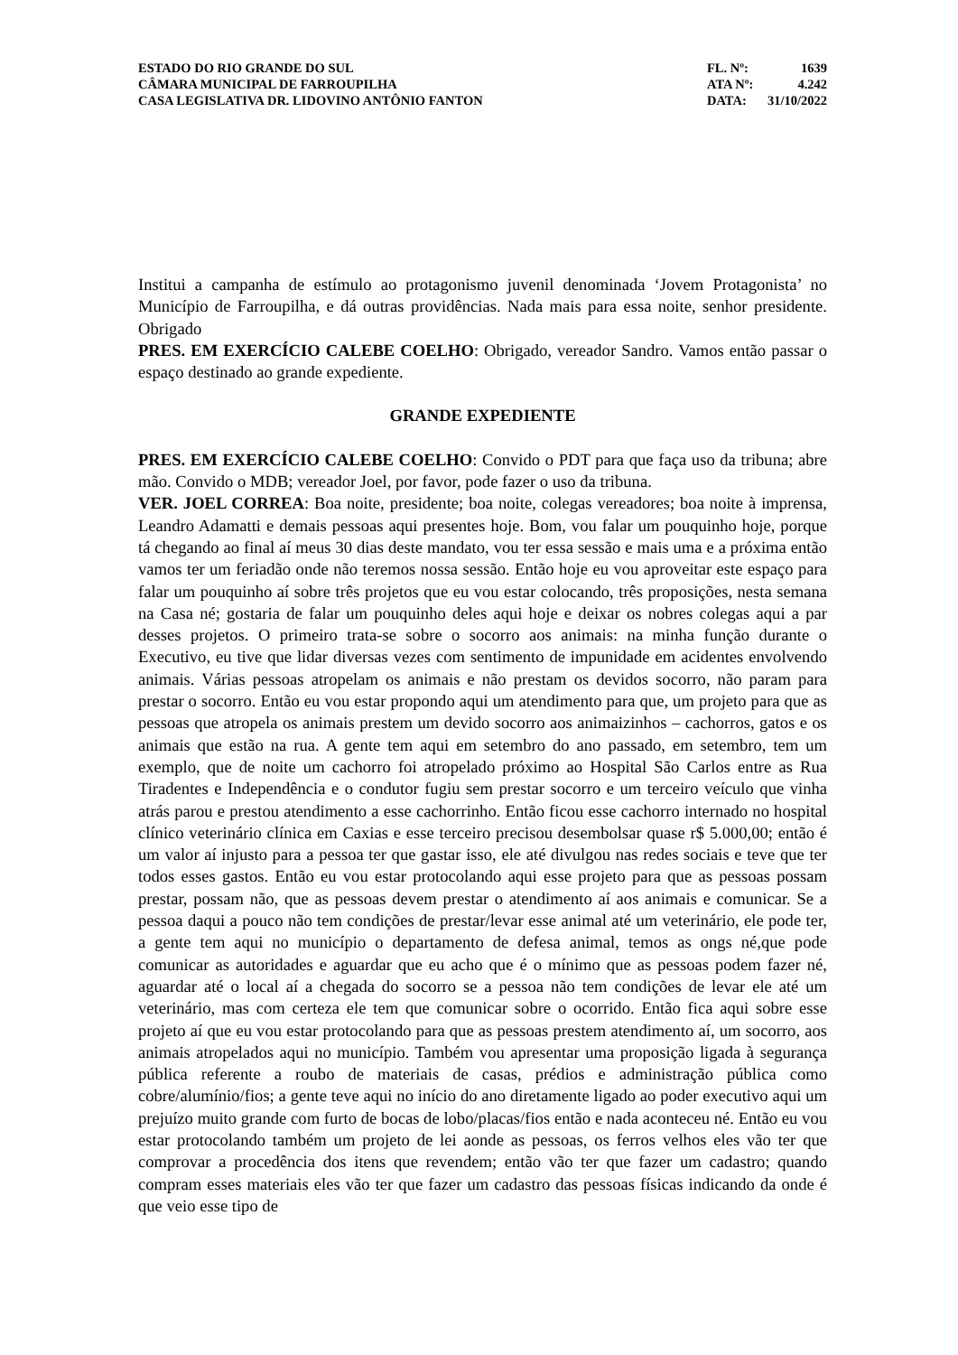ESTADO DO RIO GRANDE DO SUL
CÂMARA MUNICIPAL DE FARROUPILHA
CASA LEGISLATIVA DR. LIDOVINO ANTÔNIO FANTON
FL. Nº: 1639
ATA Nº: 4.242
DATA: 31/10/2022
Institui a campanha de estímulo ao protagonismo juvenil denominada ‘Jovem Protagonista’ no Município de Farroupilha, e dá outras providências. Nada mais para essa noite, senhor presidente. Obrigado
PRES. EM EXERCÍCIO CALEBE COELHO: Obrigado, vereador Sandro. Vamos então passar o espaço destinado ao grande expediente.
GRANDE EXPEDIENTE
PRES. EM EXERCÍCIO CALEBE COELHO: Convido o PDT para que faça uso da tribuna; abre mão. Convido o MDB; vereador Joel, por favor, pode fazer o uso da tribuna.
VER. JOEL CORREA: Boa noite, presidente; boa noite, colegas vereadores; boa noite à imprensa, Leandro Adamatti e demais pessoas aqui presentes hoje. Bom, vou falar um pouquinho hoje, porque tá chegando ao final aí meus 30 dias deste mandato, vou ter essa sessão e mais uma e a próxima então vamos ter um feriadão onde não teremos nossa sessão. Então hoje eu vou aproveitar este espaço para falar um pouquinho aí sobre três projetos que eu vou estar colocando, três proposições, nesta semana na Casa né; gostaria de falar um pouquinho deles aqui hoje e deixar os nobres colegas aqui a par desses projetos. O primeiro trata-se sobre o socorro aos animais: na minha função durante o Executivo, eu tive que lidar diversas vezes com sentimento de impunidade em acidentes envolvendo animais. Várias pessoas atropelam os animais e não prestam os devidos socorro, não param para prestar o socorro. Então eu vou estar propondo aqui um atendimento para que, um projeto para que as pessoas que atropela os animais prestem um devido socorro aos animaizinhos – cachorros, gatos e os animais que estão na rua. A gente tem aqui em setembro do ano passado, em setembro, tem um exemplo, que de noite um cachorro foi atropelado próximo ao Hospital São Carlos entre as Rua Tiradentes e Independência e o condutor fugiu sem prestar socorro e um terceiro veículo que vinha atrás parou e prestou atendimento a esse cachorrinho. Então ficou esse cachorro internado no hospital clínico veterinário clínica em Caxias e esse terceiro precisou desembolsar quase r$ 5.000,00; então é um valor aí injusto para a pessoa ter que gastar isso, ele até divulgou nas redes sociais e teve que ter todos esses gastos. Então eu vou estar protocolando aqui esse projeto para que as pessoas possam prestar, possam não, que as pessoas devem prestar o atendimento aí aos animais e comunicar. Se a pessoa daqui a pouco não tem condições de prestar/levar esse animal até um veterinário, ele pode ter, a gente tem aqui no município o departamento de defesa animal, temos as ongs né,que pode comunicar as autoridades e aguardar que eu acho que é o mínimo que as pessoas podem fazer né, aguardar até o local aí a chegada do socorro se a pessoa não tem condições de levar ele até um veterinário, mas com certeza ele tem que comunicar sobre o ocorrido. Então fica aqui sobre esse projeto aí que eu vou estar protocolando para que as pessoas prestem atendimento aí, um socorro, aos animais atropelados aqui no município. Também vou apresentar uma proposição ligada à segurança pública referente a roubo de materiais de casas, prédios e administração pública como cobre/alumínio/fios; a gente teve aqui no início do ano diretamente ligado ao poder executivo aqui um prejuízo muito grande com furto de bocas de lobo/placas/fios então e nada aconteceu né. Então eu vou estar protocolando também um projeto de lei aonde as pessoas, os ferros velhos eles vão ter que comprovar a procedência dos itens que revendem; então vão ter que fazer um cadastro; quando compram esses materiais eles vão ter que fazer um cadastro das pessoas físicas indicando da onde é que veio esse tipo de